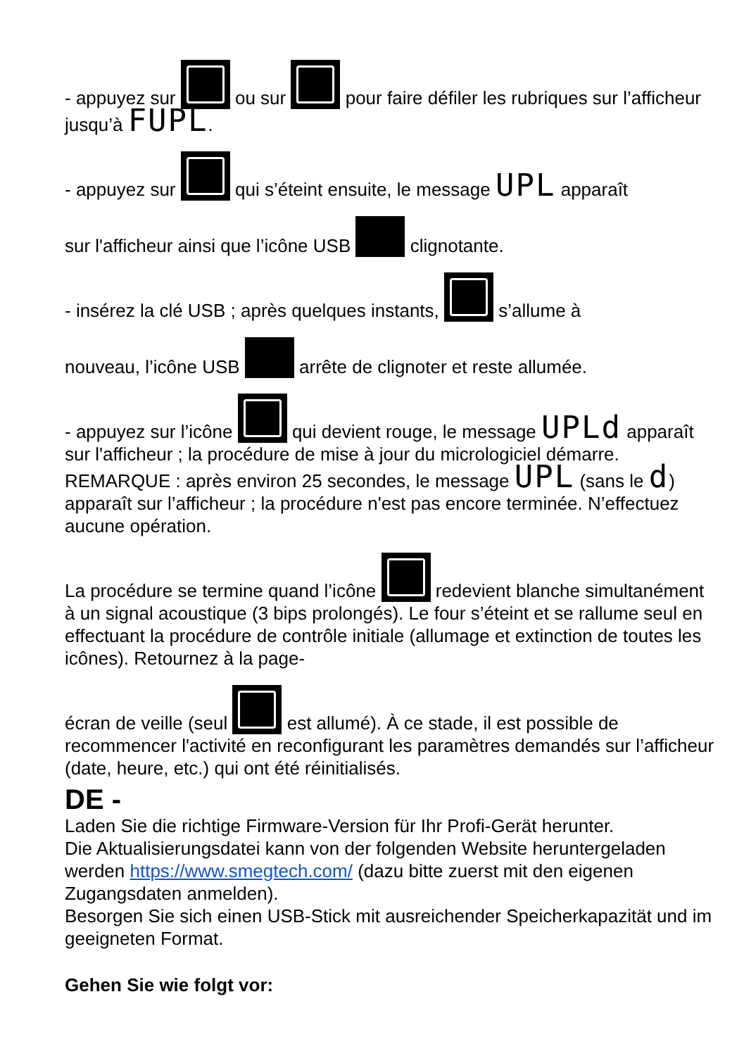- appuyez sur ou sur pour faire défiler les rubriques sur l’afficheur jusqu’à FUPL.
- appuyez sur qui s’éteint ensuite, le message UPL apparaît
sur l'afficheur ainsi que l’icône USB clignotante.
- insérez la clé USB ; après quelques instants, s’allume à
nouveau, l’icône USB arrête de clignoter et reste allumée.
- appuyez sur l’icône qui devient rouge, le message UPLd apparaît sur l'afficheur ; la procédure de mise à jour du micrologiciel démarre.
REMARQUE : après environ 25 secondes, le message UPL (sans le d) apparaît sur l’afficheur ; la procédure n'est pas encore terminée. N’effectuez aucune opération.
La procédure se termine quand l’icône redevient blanche simultanément à un signal acoustique (3 bips prolongés). Le four s’éteint et se rallume seul en effectuant la procédure de contrôle initiale (allumage et extinction de toutes les icônes). Retournez à la page-
écran de veille (seul est allumé). À ce stade, il est possible de recommencer l'activité en reconfigurant les paramètres demandés sur l’afficheur (date, heure, etc.) qui ont été réinitialisés.
DE -
Laden Sie die richtige Firmware-Version für Ihr Profi-Gerät herunter.
Die Aktualisierungsdatei kann von der folgenden Website heruntergeladen werden https://www.smegtech.com/ (dazu bitte zuerst mit den eigenen Zugangsdaten anmelden).
Besorgen Sie sich einen USB-Stick mit ausreichender Speicherkapazität und im geeigneten Format.
Gehen Sie wie folgt vor: